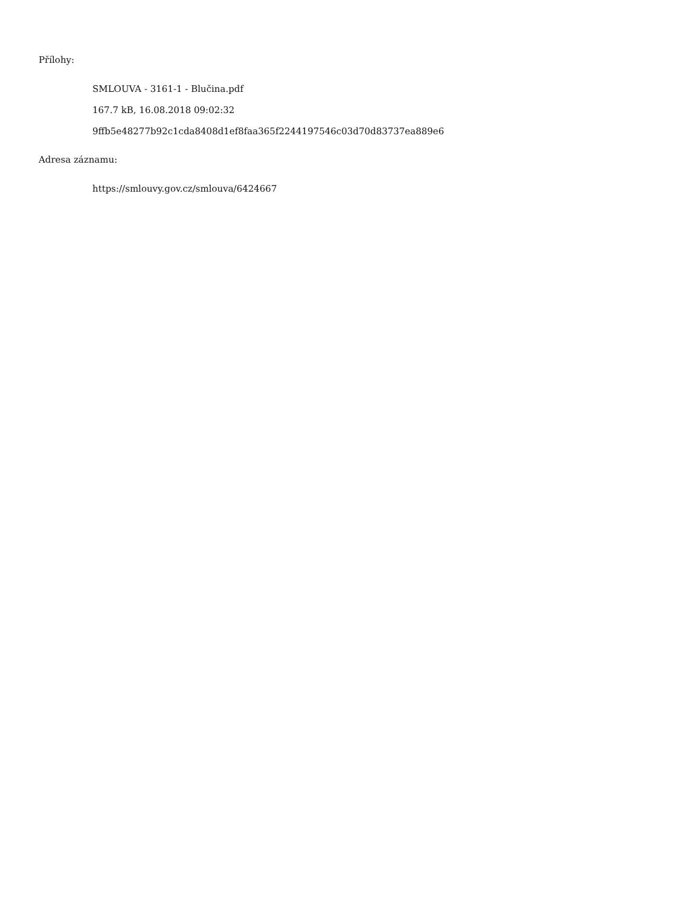Přílohy:
SMLOUVA - 3161-1 - Blučina.pdf
167.7 kB, 16.08.2018 09:02:32
9ffb5e48277b92c1cda8408d1ef8faa365f2244197546c03d70d83737ea889e6
Adresa záznamu:
https://smlouvy.gov.cz/smlouva/6424667